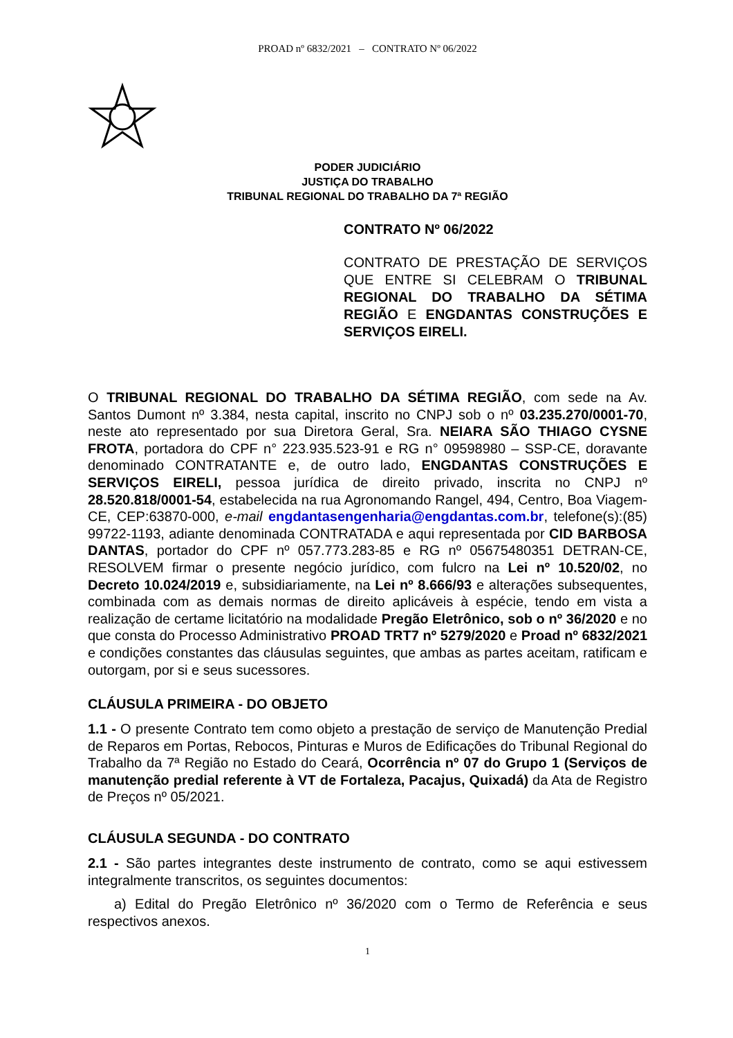PROAD nº 6832/2021 – CONTRATO Nº 06/2022
PODER JUDICIÁRIO
JUSTIÇA DO TRABALHO
TRIBUNAL REGIONAL DO TRABALHO DA 7ª REGIÃO
CONTRATO Nº 06/2022
CONTRATO DE PRESTAÇÃO DE SERVIÇOS QUE ENTRE SI CELEBRAM O TRIBUNAL REGIONAL DO TRABALHO DA SÉTIMA REGIÃO E ENGDANTAS CONSTRUÇÕES E SERVIÇOS EIRELI.
O TRIBUNAL REGIONAL DO TRABALHO DA SÉTIMA REGIÃO, com sede na Av. Santos Dumont nº 3.384, nesta capital, inscrito no CNPJ sob o nº 03.235.270/0001-70, neste ato representado por sua Diretora Geral, Sra. NEIARA SÃO THIAGO CYSNE FROTA, portadora do CPF n° 223.935.523-91 e RG n° 09598980 – SSP-CE, doravante denominado CONTRATANTE e, de outro lado, ENGDANTAS CONSTRUÇÕES E SERVIÇOS EIRELI, pessoa jurídica de direito privado, inscrita no CNPJ nº 28.520.818/0001-54, estabelecida na rua Agronomando Rangel, 494, Centro, Boa Viagem-CE, CEP:63870-000, e-mail engdantasengenharia@engdantas.com.br, telefone(s):(85) 99722-1193, adiante denominada CONTRATADA e aqui representada por CID BARBOSA DANTAS, portador do CPF nº 057.773.283-85 e RG nº 05675480351 DETRAN-CE, RESOLVEM firmar o presente negócio jurídico, com fulcro na Lei nº 10.520/02, no Decreto 10.024/2019 e, subsidiariamente, na Lei nº 8.666/93 e alterações subsequentes, combinada com as demais normas de direito aplicáveis à espécie, tendo em vista a realização de certame licitatório na modalidade Pregão Eletrônico, sob o nº 36/2020 e no que consta do Processo Administrativo PROAD TRT7 nº 5279/2020 e Proad nº 6832/2021 e condições constantes das cláusulas seguintes, que ambas as partes aceitam, ratificam e outorgam, por si e seus sucessores.
CLÁUSULA PRIMEIRA - DO OBJETO
1.1 - O presente Contrato tem como objeto a prestação de serviço de Manutenção Predial de Reparos em Portas, Rebocos, Pinturas e Muros de Edificações do Tribunal Regional do Trabalho da 7ª Região no Estado do Ceará, Ocorrência nº 07 do Grupo 1 (Serviços de manutenção predial referente à VT de Fortaleza, Pacajus, Quixadá) da Ata de Registro de Preços nº 05/2021.
CLÁUSULA SEGUNDA - DO CONTRATO
2.1 - São partes integrantes deste instrumento de contrato, como se aqui estivessem integralmente transcritos, os seguintes documentos:
a) Edital do Pregão Eletrônico nº 36/2020 com o Termo de Referência e seus respectivos anexos.
1